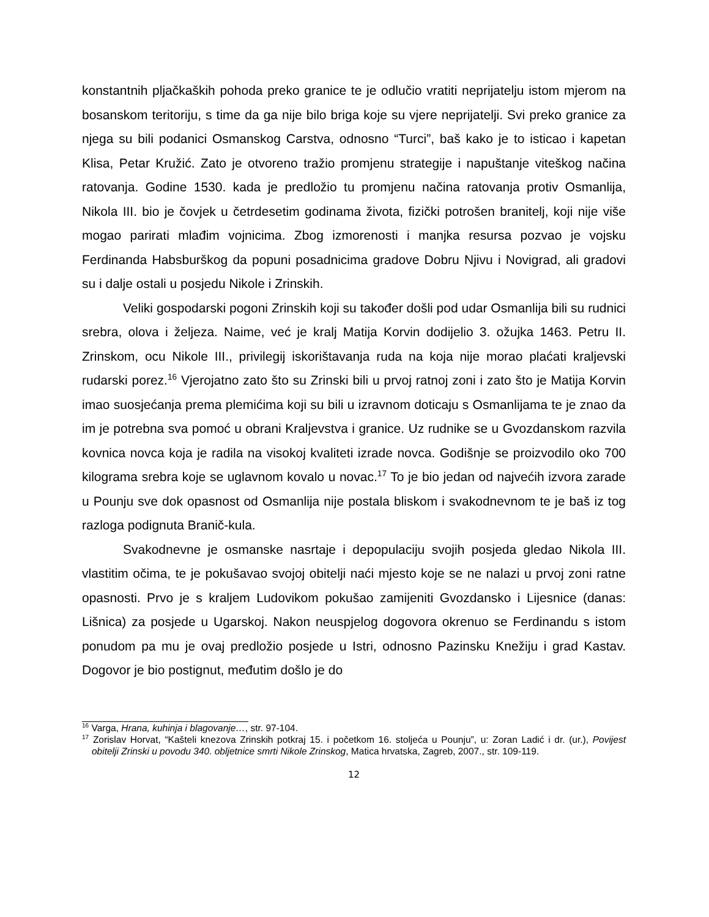konstantnih pljačkaških pohoda preko granice te je odlučio vratiti neprijatelju istom mjerom na bosanskom teritoriju, s time da ga nije bilo briga koje su vjere neprijatelji. Svi preko granice za njega su bili podanici Osmanskog Carstva, odnosno “Turci”, baš kako je to isticao i kapetan Klisa, Petar Kružić. Zato je otvoreno tražio promjenu strategije i napuštanje viteškog načina ratovanja. Godine 1530. kada je predložio tu promjenu načina ratovanja protiv Osmanlija, Nikola III. bio je čovjek u četrdesetim godinama života, fizički potrošen branitelj, koji nije više mogao parirati mlađim vojnicima. Zbog izmorenosti i manjka resursa pozvao je vojsku Ferdinanda Habsburškog da popuni posadnicima gradove Dobru Njivu i Novigrad, ali gradovi su i dalje ostali u posjedu Nikole i Zrinskih.
Veliki gospodarski pogoni Zrinskih koji su također došli pod udar Osmanlija bili su rudnici srebra, olova i željeza. Naime, već je kralj Matija Korvin dodijelio 3. ožujka 1463. Petru II. Zrinskom, ocu Nikole III., privilegij iskorištavanja ruda na koja nije morao plaćati kraljevski rudarski porez.<sup>16</sup> Vjerojatno zato što su Zrinski bili u prvoj ratnoj zoni i zato što je Matija Korvin imao suosjećanja prema plemićima koji su bili u izravnom doticaju s Osmanlijama te je znao da im je potrebna sva pomoć u obrani Kraljevstva i granice. Uz rudnike se u Gvozdanskom razvila kovnica novca koja je radila na visokoj kvaliteti izrade novca. Godišnje se proizvodilo oko 700 kilograma srebra koje se uglavnom kovalo u novac.<sup>17</sup> To je bio jedan od najvećih izvora zarade u Pounju sve dok opasnost od Osmanlija nije postala bliskom i svakodnevnom te je baš iz tog razloga podignuta Branič-kula.
Svakodnevne je osmanske nasrtaje i depopulaciju svojih posjeda gledao Nikola III. vlastitim očima, te je pokušavao svojoj obitelji naći mjesto koje se ne nalazi u prvoj zoni ratne opasnosti. Prvo je s kraljem Ludovikom pokušao zamijeniti Gvozdansko i Lijesnice (danas: Lišnica) za posjede u Ugarskoj. Nakon neuspjelog dogovora okrenuo se Ferdinandu s istom ponudom pa mu je ovaj predložio posjede u Istri, odnosno Pazinsku Knežiju i grad Kastav. Dogovor je bio postignut, međutim došlo je do
<sup>16</sup> Varga, Hrana, kuhinja i blagovanje…, str. 97-104.
<sup>17</sup> Zorislav Horvat, “Kašteli knezova Zrinskih potkraj 15. i početkom 16. stoljeća u Pounju”, u: Zoran Ladić i dr. (ur.), Povijest obitelji Zrinski u povodu 340. obljetnice smrti Nikole Zrinskog, Matica hrvatska, Zagreb, 2007., str. 109-119.
12